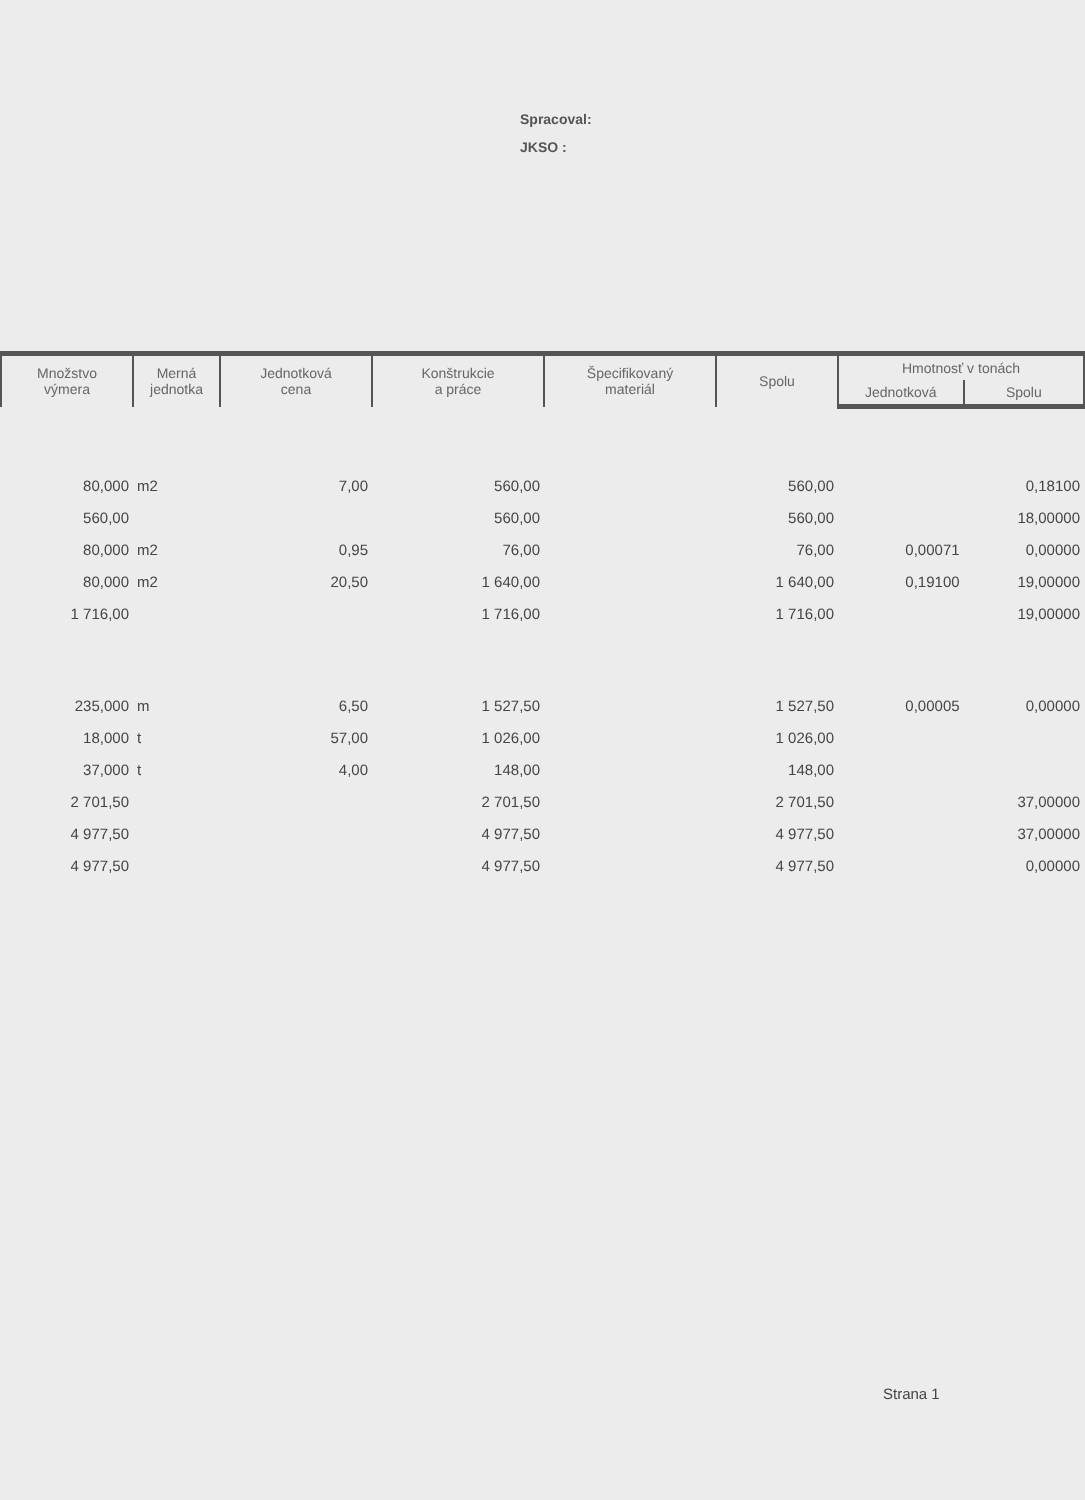Spracoval:
JKSO :
| Množstvo výmera | Merná jednotka | Jednotková cena | Konštrukcie a práce | Špecifikovaný materiál | Spolu | Hmotnosť v tonách | |
| --- | --- | --- | --- | --- | --- | --- | --- |
| | | | | | | Jednotková | Spolu |
| 80,000 | m2 | 7,00 | 560,00 | | 560,00 | | 0,18100 |
| 560,00 | | | 560,00 | | 560,00 | | 18,00000 |
| 80,000 | m2 | 0,95 | 76,00 | | 76,00 | 0,00071 | 0,00000 |
| 80,000 | m2 | 20,50 | 1 640,00 | | 1 640,00 | 0,19100 | 19,00000 |
| 1 716,00 | | | 1 716,00 | | 1 716,00 | | 19,00000 |
| 235,000 | m | 6,50 | 1 527,50 | | 1 527,50 | 0,00005 | 0,00000 |
| 18,000 | t | 57,00 | 1 026,00 | | 1 026,00 | | |
| 37,000 | t | 4,00 | 148,00 | | 148,00 | | |
| 2 701,50 | | | 2 701,50 | | 2 701,50 | | 37,00000 |
| 4 977,50 | | | 4 977,50 | | 4 977,50 | | 37,00000 |
| 4 977,50 | | | 4 977,50 | | 4 977,50 | | 0,00000 |
Strana 1